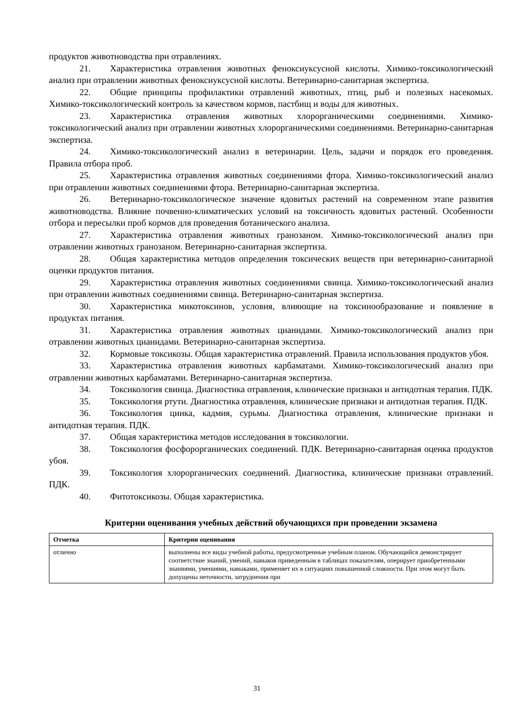продуктов животноводства при отравлениях.
21. Характеристика отравления животных феноксиуксусной кислоты. Химико-токсикологический анализ при отравлении животных феноксиуксусной кислоты. Ветеринарно-санитарная экспертиза.
22. Общие принципы профилактики отравлений животных, птиц, рыб и полезных насекомых. Химико-токсикологический контроль за качеством кормов, пастбищ и воды для животных.
23. Характеристика отравления животных хлорорганическими соединениями. Химико-токсикологический анализ при отравлении животных хлорорганическими соединениями. Ветеринарно-санитарная экспертиза.
24. Химико-токсикологический анализ в ветеринарии. Цель, задачи и порядок его проведения. Правила отбора проб.
25. Характеристика отравления животных соединениями фтора. Химико-токсикологический анализ при отравлении животных соединениями фтора. Ветеринарно-санитарная экспертиза.
26. Ветеринарно-токсикологическое значение ядовитых растений на современном этапе развития животноводства. Влияние почвенно-климатических условий на токсичность ядовитых растений. Особенности отбора и пересылки проб кормов для проведения ботанического анализа.
27. Характеристика отравления животных гранозаном. Химико-токсикологический анализ при отравлении животных гранозаном. Ветеринарно-санитарная экспертиза.
28. Общая характеристика методов определения токсических веществ при ветеринарно-санитарной оценки продуктов питания.
29. Характеристика отравления животных соединениями свинца. Химико-токсикологический анализ при отравлении животных соединениями свинца. Ветеринарно-санитарная экспертиза.
30. Характеристика микотоксинов, условия, влияющие на токсинообразование и появление в продуктах питания.
31. Характеристика отравления животных цианидами. Химико-токсикологический анализ при отравлении животных цианидами. Ветеринарно-санитарная экспертиза.
32. Кормовые токсикозы. Общая характеристика отравлений. Правила использования продуктов убоя.
33. Характеристика отравления животных карбаматами. Химико-токсикологический анализ при отравлении животных карбаматами. Ветеринарно-санитарная экспертиза.
34. Токсикология свинца. Диагностика отравления, клинические признаки и антидотная терапия. ПДК.
35. Токсикология ртути. Диагностика отравления, клинические признаки и антидотная терапия. ПДК.
36. Токсикология цинка, кадмия, сурьмы. Диагностика отравления, клинические признаки и антидотная терапия. ПДК.
37. Общая характеристика методов исследования в токсикологии.
38. Токсикология фосфорорганических соединений. ПДК. Ветеринарно-санитарная оценка продуктов убоя.
39. Токсикология хлорорганических соединений. Диагностика, клинические признаки отравлений. ПДК.
40. Фитотоксикозы. Общая характеристика.
Критерии оценивания учебных действий обучающихся при проведении экзамена
| Отметка | Критерии оценивания |
| --- | --- |
| отлично | выполнены все виды учебной работы, предусмотренные учебным планом. Обучающийся демонстрирует соответствие знаний, умений, навыков приведенным в таблицах показателям, оперирует приобретенными знаниями, умениями, навыками, применяет их в ситуациях повышенной сложности. При этом могут быть допущены неточности, затруднения при |
31